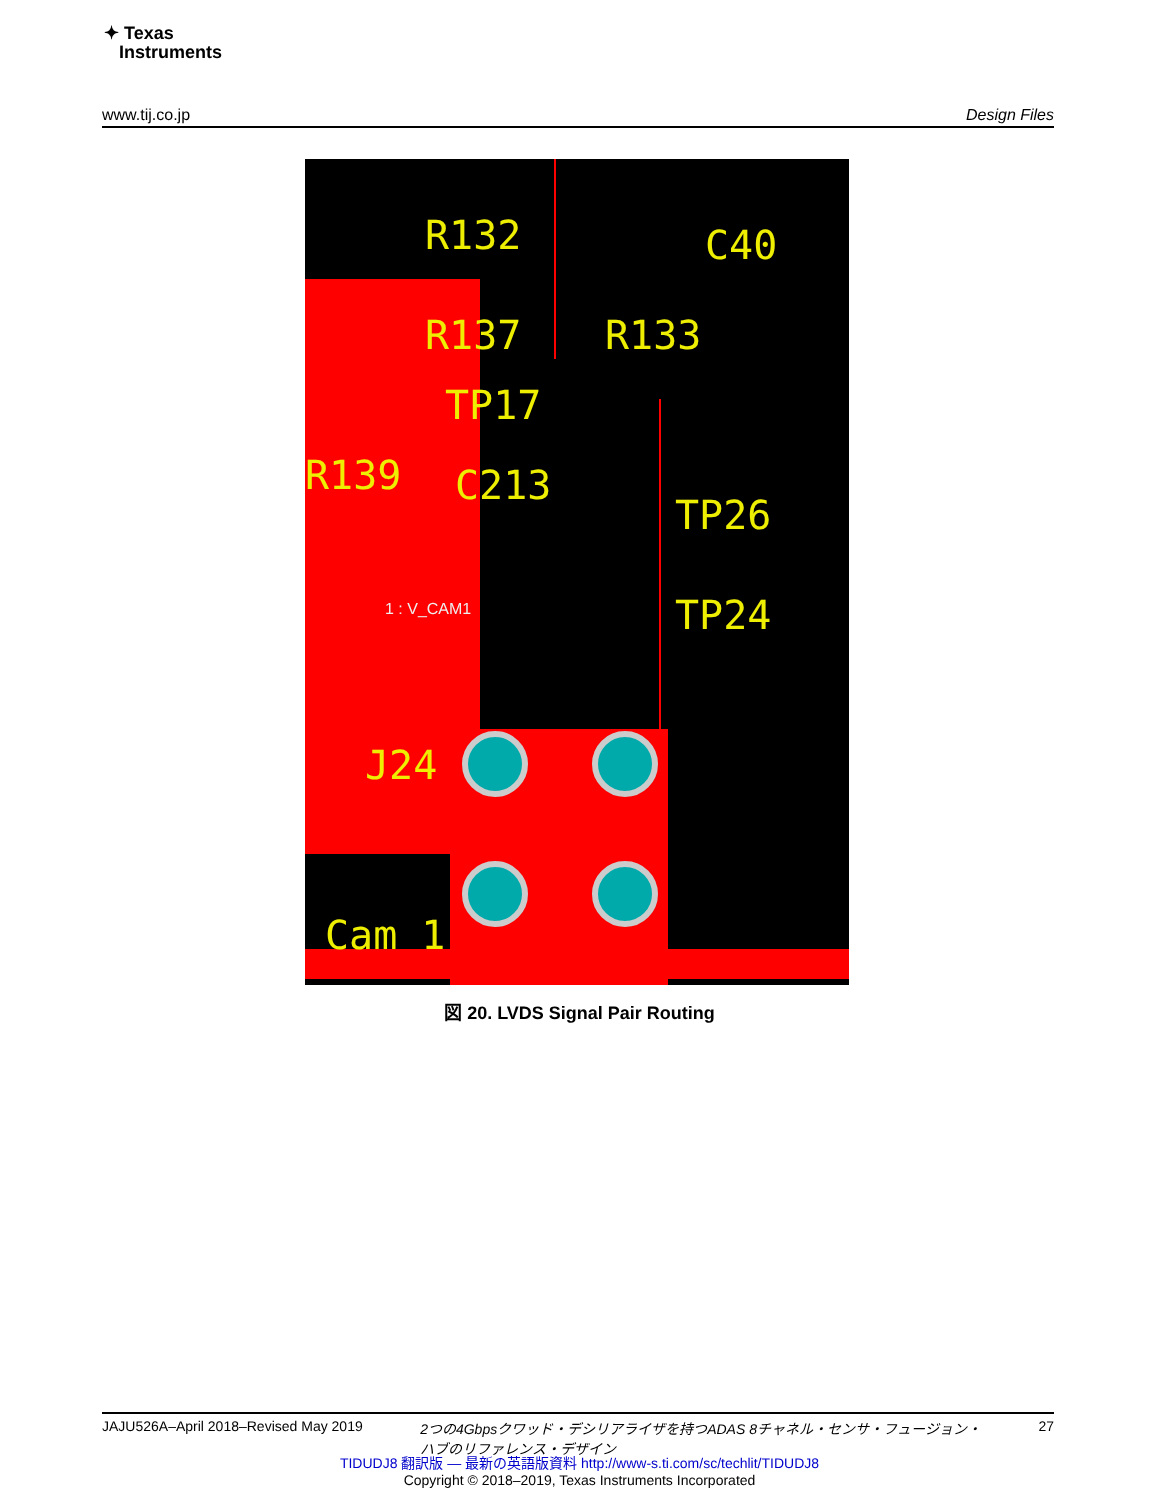✦ Texas
Instruments
www.tij.co.jp Design Files
R132
C40
R137
R133
TP17
R139
C213
TP26
TP24
J24
Cam 1
1 : V_CAM1
図 20. LVDS Signal Pair Routing
JAJU526A–April 2018–Revised May 2019 2つの4Gbpsクワッド・デシリアライザを持つADAS 8チャネル・センサ・フュージョン・
ハブのリファレンス・デザイン 27
TIDUDJ8 翻訳版 — 最新の英語版資料 http://www-s.ti.com/sc/techlit/TIDUDJ8
Copyright © 2018–2019, Texas Instruments Incorporated